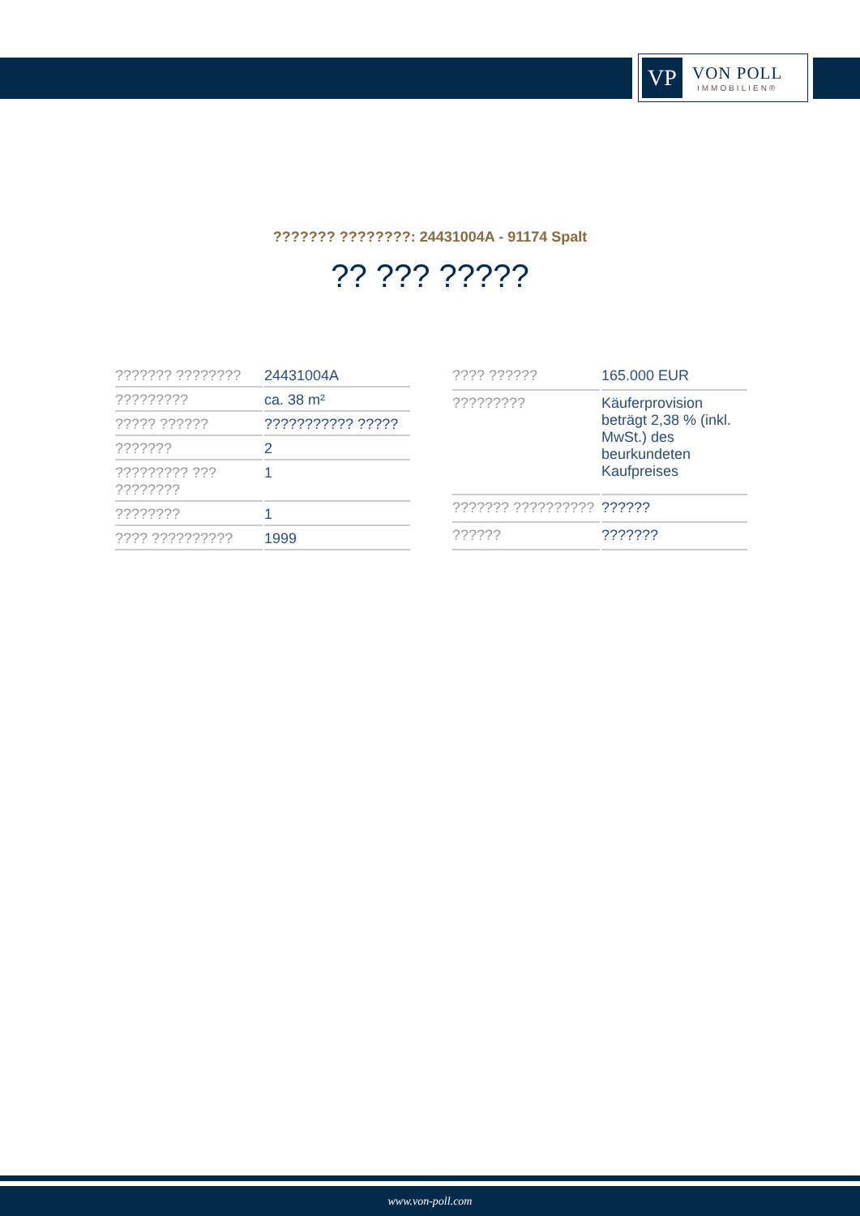VP
VON POLL
IMMOBILIEN®
??????? ????????: 24431004A - 91174 Spalt
?? ??? ?????
| ??????? ???????? | 24431004A |
| ????????? | ca. 38 m² |
| ????? ?????? | ??????????? ????? |
| ??????? | 2 |
| ????????? ??? ???????? | 1 |
| ???????? | 1 |
| ???? ?????????? | 1999 |
| ???? ?????? | 165.000 EUR |
| ????????? | Käuferprovision beträgt 2,38 % (inkl. MwSt.) des beurkundeten Kaufpreises |
| ??????? ?????????? | ?????? |
| ?????? | ??????? |
www.von-poll.com